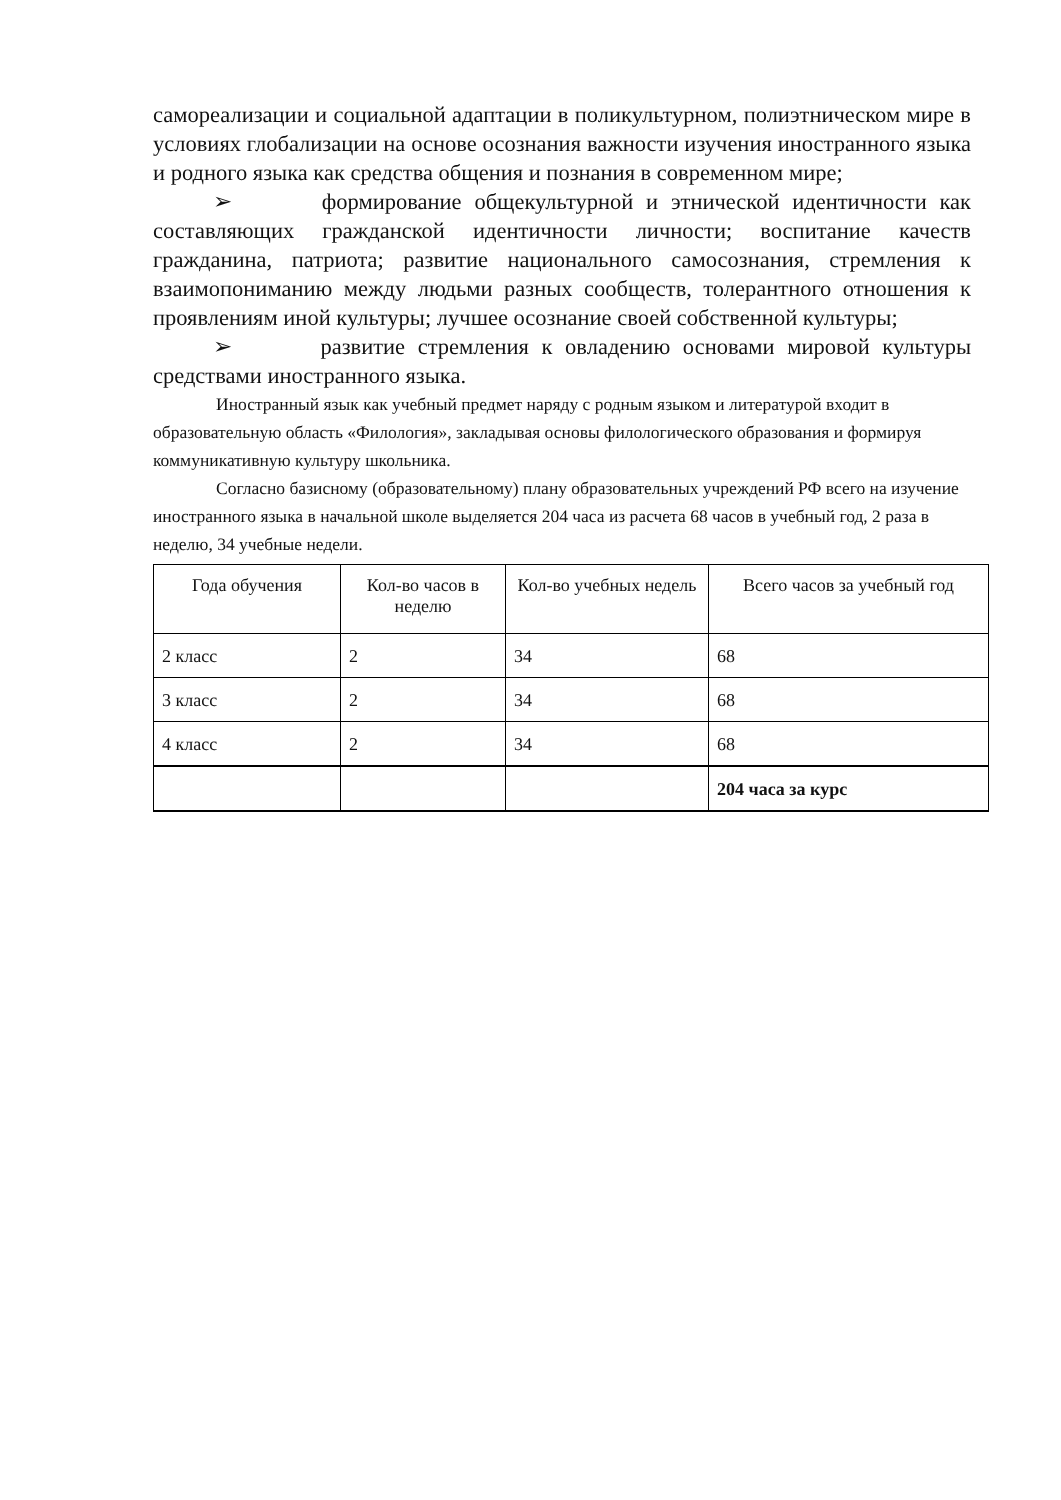самореализации и социальной адаптации в поликультурном, полиэтническом мире в условиях глобализации на основе осознания важности изучения иностранного языка и родного языка как средства общения и познания в современном мире;
➢ формирование общекультурной и этнической идентичности как составляющих гражданской идентичности личности; воспитание качеств гражданина, патриота; развитие национального самосознания, стремления к взаимопониманию между людьми разных сообществ, толерантного отношения к проявлениям иной культуры; лучшее осознание своей собственной культуры;
➢ развитие стремления к овладению основами мировой культуры средствами иностранного языка.
Иностранный язык как учебный предмет наряду с родным языком и литературой входит в образовательную область «Филология», закладывая основы филологического образования и формируя коммуникативную культуру школьника.
Согласно базисному (образовательному) плану образовательных учреждений РФ всего на изучение иностранного языка в начальной школе выделяется 204 часа из расчета 68 часов в учебный год, 2 раза в неделю, 34 учебные недели.
| Года обучения | Кол-во часов в неделю | Кол-во учебных недель | Всего часов за учебный год |
| --- | --- | --- | --- |
| 2 класс | 2 | 34 | 68 |
| 3 класс | 2 | 34 | 68 |
| 4 класс | 2 | 34 | 68 |
| | | | 204 часа за курс |